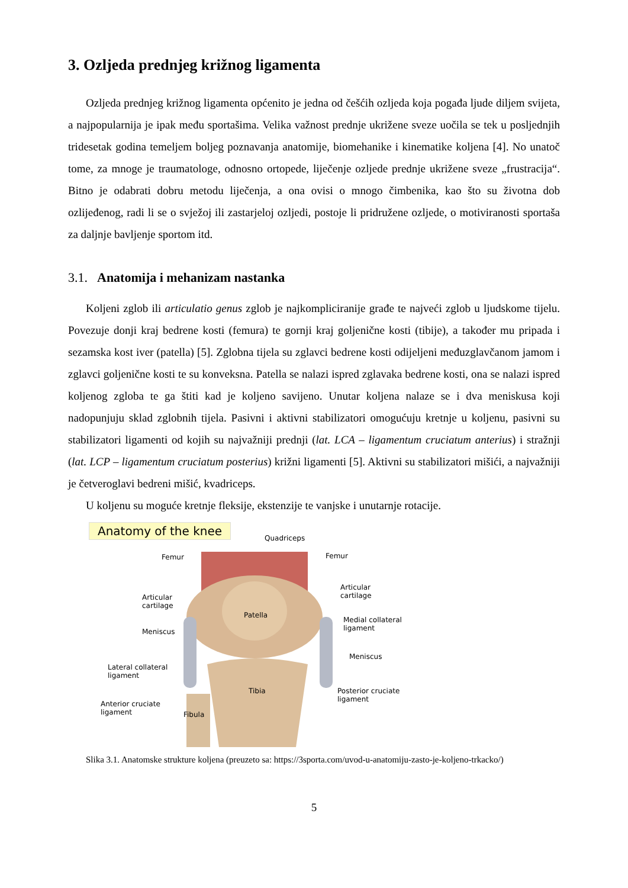3. Ozljeda prednjeg križnog ligamenta
Ozljeda prednjeg križnog ligamenta općenito je jedna od češćih ozljeda koja pogađa ljude diljem svijeta, a najpopularnija je ipak među sportašima. Velika važnost prednje ukrižene sveze uočila se tek u posljednjih tridesetak godina temeljem boljeg poznavanja anatomije, biomehanike i kinematike koljena [4]. No unatoč tome, za mnoge je traumatologe, odnosno ortopede, liječenje ozljede prednje ukrižene sveze „frustracija“. Bitno je odabrati dobru metodu liječenja, a ona ovisi o mnogo čimbenika, kao što su životna dob ozlijeđenog, radi li se o svježoj ili zastarjeloj ozljedi, postoje li pridružene ozljede, o motiviranosti sportaša za daljnje bavljenje sportom itd.
3.1. Anatomija i mehanizam nastanka
Koljeni zglob ili articulatio genus zglob je najkompliciranije građe te najveći zglob u ljudskome tijelu. Povezuje donji kraj bedrene kosti (femura) te gornji kraj goljenične kosti (tibije), a također mu pripada i sezamska kost iver (patella) [5]. Zglobna tijela su zglavci bedrene kosti odijeljeni međuzglavčanom jamom i zglavci goljenične kosti te su konveksna. Patella se nalazi ispred zglavaka bedrene kosti, ona se nalazi ispred koljenog zgloba te ga štiti kad je koljeno savijeno. Unutar koljena nalaze se i dva meniskusa koji nadopunjuju sklad zglobnih tijela. Pasivni i aktivni stabilizatori omogućuju kretnje u koljenu, pasivni su stabilizatori ligamenti od kojih su najvažniji prednji (lat. LCA – ligamentum cruciatum anterius) i stražnji (lat. LCP – ligamentum cruciatum posterius) križni ligamenti [5]. Aktivni su stabilizatori mišići, a najvažniji je četveroglavi bedreni mišić, kvadriceps.
U koljenu su moguće kretnje fleksije, ekstenzije te vanjske i unutarnje rotacije.
Anatomy of the knee
Quadriceps
Femur Femur
Articular
cartilage
Articular
cartilage
Patella
Meniscus
Medial collateral
ligament
Meniscus
Lateral collateral
ligament
Tibia
Posterior cruciate
ligament
Anterior cruciate
ligament
Fibula
Slika 3.1. Anatomske strukture koljena (preuzeto sa: https://3sporta.com/uvod-u-anatomiju-zasto-je-koljeno-trkacko/)
5